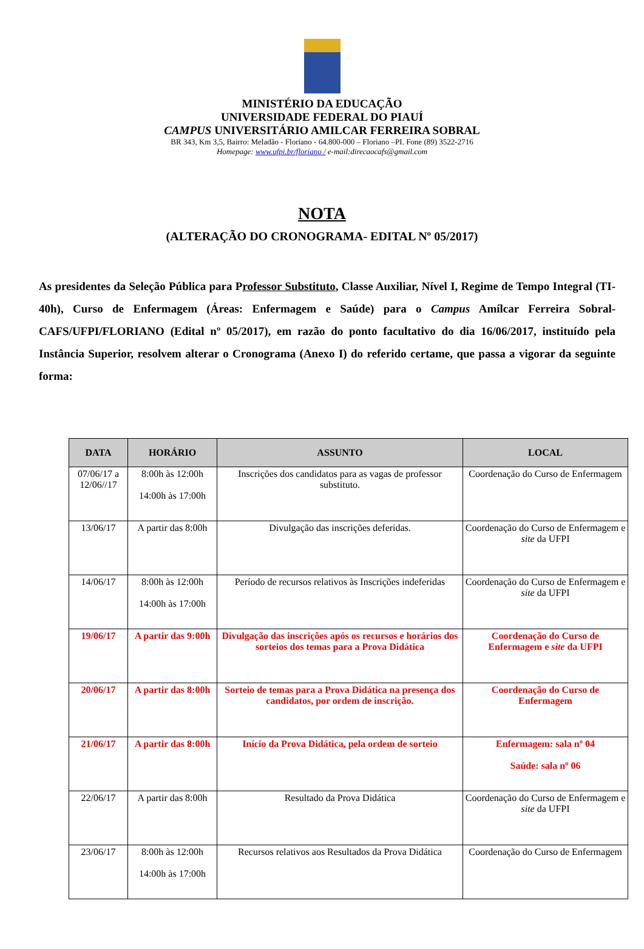MINISTÉRIO DA EDUCAÇÃO
UNIVERSIDADE FEDERAL DO PIAUÍ
CAMPUS UNIVERSITÁRIO AMILCAR FERREIRA SOBRAL
BR 343, Km 3,5, Bairro: Meladão - Floriano - 64.800-000 – Floriano –PI. Fone (89) 3522-2716
Homepage: www.ufpi.br/floriano / e-mail:direcaocafs@gmail.com
NOTA
(ALTERAÇÃO DO CRONOGRAMA- EDITAL Nº 05/2017)
As presidentes da Seleção Pública para Professor Substituto, Classe Auxiliar, Nível I, Regime de Tempo Integral (TI-40h), Curso de Enfermagem (Áreas: Enfermagem e Saúde) para o Campus Amílcar Ferreira Sobral- CAFS/UFPI/FLORIANO (Edital nº 05/2017), em razão do ponto facultativo do dia 16/06/2017, instituído pela Instância Superior, resolvem alterar o Cronograma (Anexo I) do referido certame, que passa a vigorar da seguinte forma:
| DATA | HORÁRIO | ASSUNTO | LOCAL |
| --- | --- | --- | --- |
| 07/06/17 a 12/06//17 | 8:00h às 12:00h 14:00h às 17:00h | Inscrições dos candidatos para as vagas de professor substituto. | Coordenação do Curso de Enfermagem |
| 13/06/17 | A partir das 8:00h | Divulgação das inscrições deferidas. | Coordenação do Curso de Enfermagem e site da UFPI |
| 14/06/17 | 8:00h às 12:00h 14:00h às 17:00h | Período de recursos relativos às Inscrições indeferidas | Coordenação do Curso de Enfermagem e site da UFPI |
| 19/06/17 | A partir das 9:00h | Divulgação das inscrições após os recursos e horários dos sorteios dos temas para a Prova Didática | Coordenação do Curso de Enfermagem e site da UFPI |
| 20/06/17 | A partir das 8:00h | Sorteio de temas para a Prova Didática na presença dos candidatos, por ordem de inscrição. | Coordenação do Curso de Enfermagem |
| 21/06/17 | A partir das 8:00h | Início da Prova Didática, pela ordem de sorteio | Enfermagem: sala nº 04 Saúde: sala nº 06 |
| 22/06/17 | A partir das 8:00h | Resultado da Prova Didática | Coordenação do Curso de Enfermagem e site da UFPI |
| 23/06/17 | 8:00h às 12:00h 14:00h às 17:00h | Recursos relativos aos Resultados da Prova Didática | Coordenação do Curso de Enfermagem |